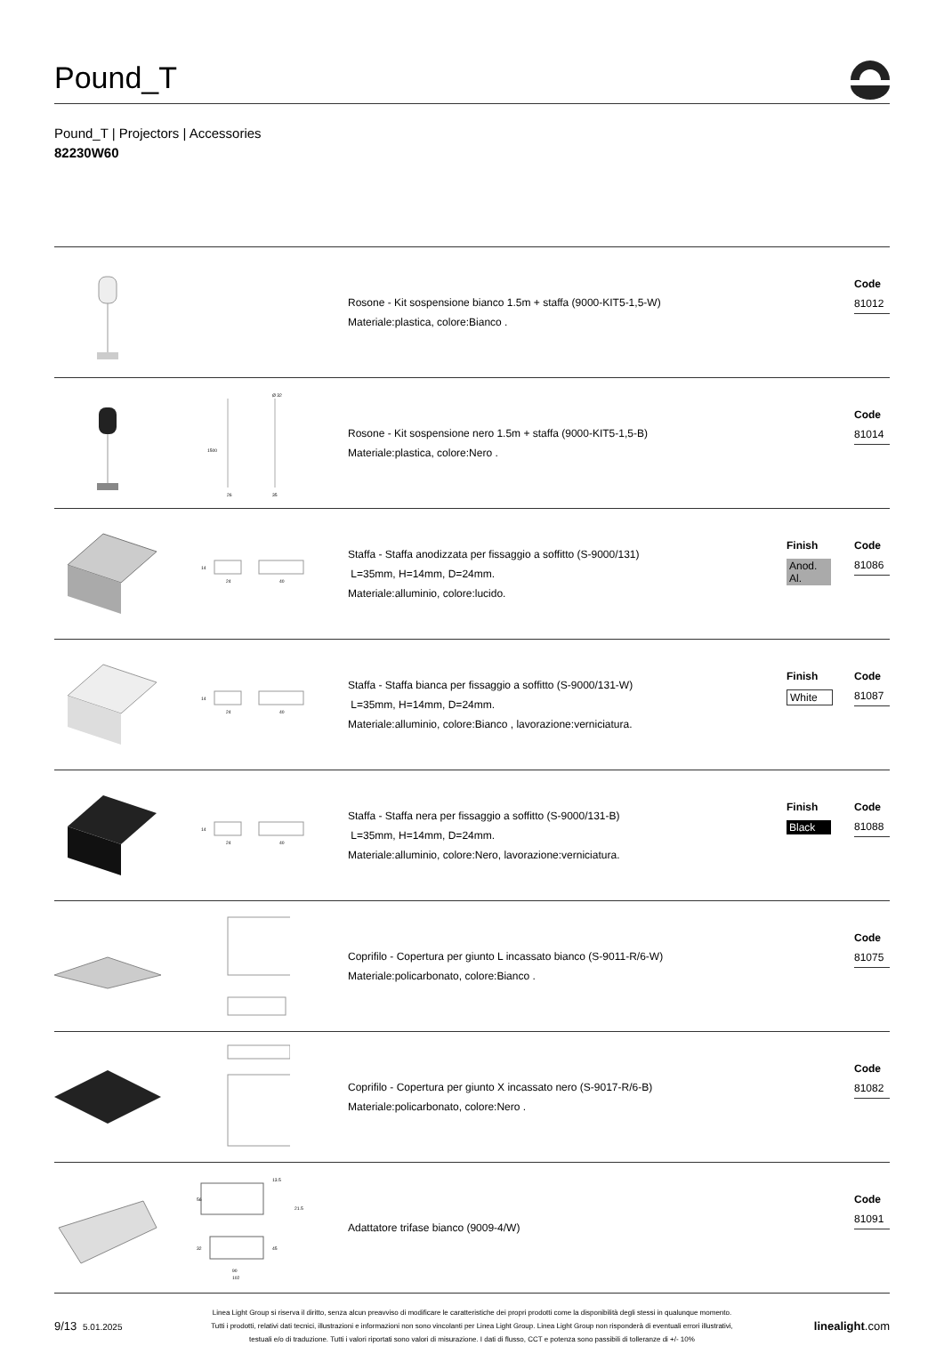Pound_T
Pound_T | Projectors | Accessories
82230W60
Rosone - Kit sospensione bianco 1.5m + staffa (9000-KIT5-1,5-W)
Materiale:plastica, colore:Bianco .
Code
81012
Ø 32
26
35
1500
Rosone - Kit sospensione nero 1.5m + staffa (9000-KIT5-1,5-B)
Materiale:plastica, colore:Nero .
Code
81014
14
24
40
Staffa - Staffa anodizzata per fissaggio a soffitto (S-9000/131)
L=35mm, H=14mm, D=24mm.
Materiale:alluminio, colore:lucido.
Finish
Anod. Al.
Code
81086
14
24
40
Staffa - Staffa bianca per fissaggio a soffitto (S-9000/131-W)
L=35mm, H=14mm, D=24mm.
Materiale:alluminio, colore:Bianco , lavorazione:verniciatura.
Finish
White
Code
81087
14
24
40
Staffa - Staffa nera per fissaggio a soffitto (S-9000/131-B)
L=35mm, H=14mm, D=24mm.
Materiale:alluminio, colore:Nero, lavorazione:verniciatura.
Finish
Black
Code
81088
Coprifilo - Copertura per giunto L incassato bianco (S-9011-R/6-W)
Materiale:policarbonato, colore:Bianco .
Code
81075
Coprifilo - Copertura per giunto X incassato nero (S-9017-R/6-B)
Materiale:policarbonato, colore:Nero .
Code
81082
13.5
56
21.5
32
45
90
102
Adattatore trifase bianco (9009-4/W)
Code
81091
9/13 5.01.2025
Linea Light Group si riserva il diritto, senza alcun preavviso di modificare le caratteristiche dei propri prodotti come la disponibilità degli stessi in qualunque momento.
Tutti i prodotti, relativi dati tecnici, illustrazioni e informazioni non sono vincolanti per Linea Light Group. Linea Light Group non risponderà di eventuali errori illustrativi,
testuali e/o di traduzione. Tutti i valori riportati sono valori di misurazione. I dati di flusso, CCT e potenza sono passibili di tolleranze di +/- 10%
linealight.com